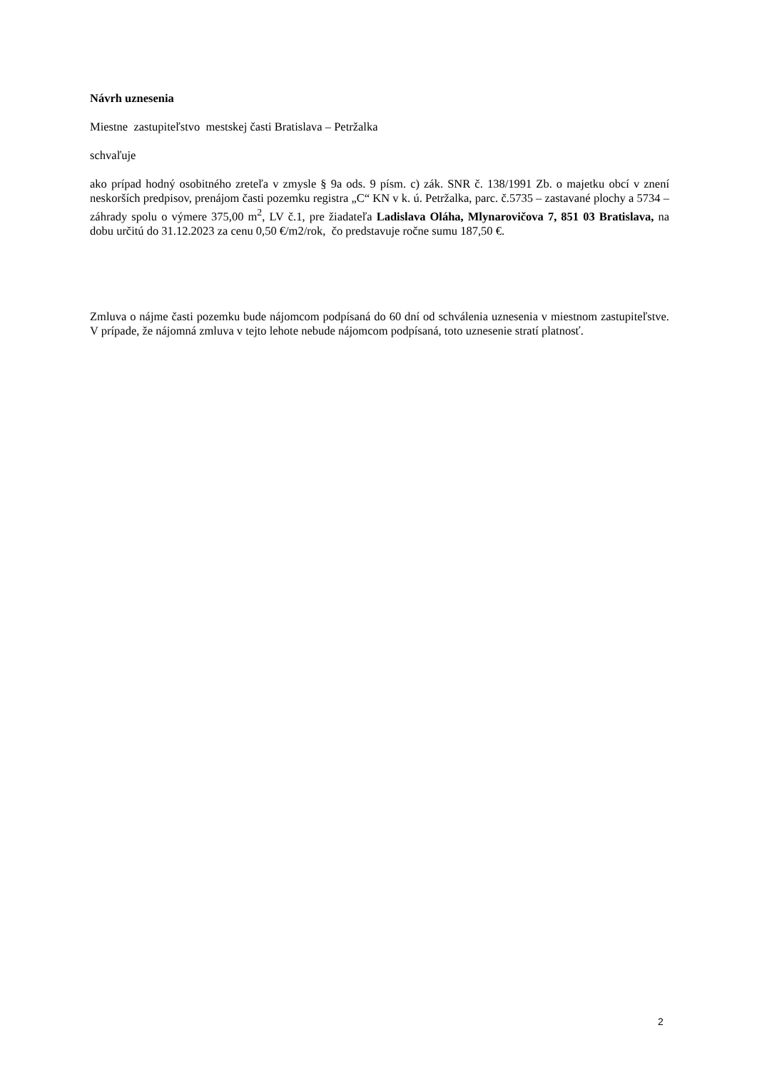Návrh uznesenia
Miestne zastupiteľstvo mestskej časti Bratislava – Petržalka
schvaľuje
ako prípad hodný osobitného zreteľa v zmysle § 9a ods. 9 písm. c) zák. SNR č. 138/1991 Zb. o majetku obcí v znení neskorších predpisov, prenájom časti pozemku registra „C“ KN v k. ú. Petržalka, parc. č.5735 – zastavané plochy a 5734 – záhrady spolu o výmere 375,00 m<sup>2</sup>, LV č.1, pre žiadateľa Ladislava Oláha, Mlynarovičova 7, 851 03 Bratislava, na dobu určitú do 31.12.2023 za cenu 0,50 €/m2/rok, čo predstavuje ročne sumu 187,50 €.
Zmluva o nájme časti pozemku bude nájomcom podpísaná do 60 dní od schválenia uznesenia v miestnom zastupiteľstve. V prípade, že nájomná zmluva v tejto lehote nebude nájomcom podpísaná, toto uznesenie stratí platnosť.
2